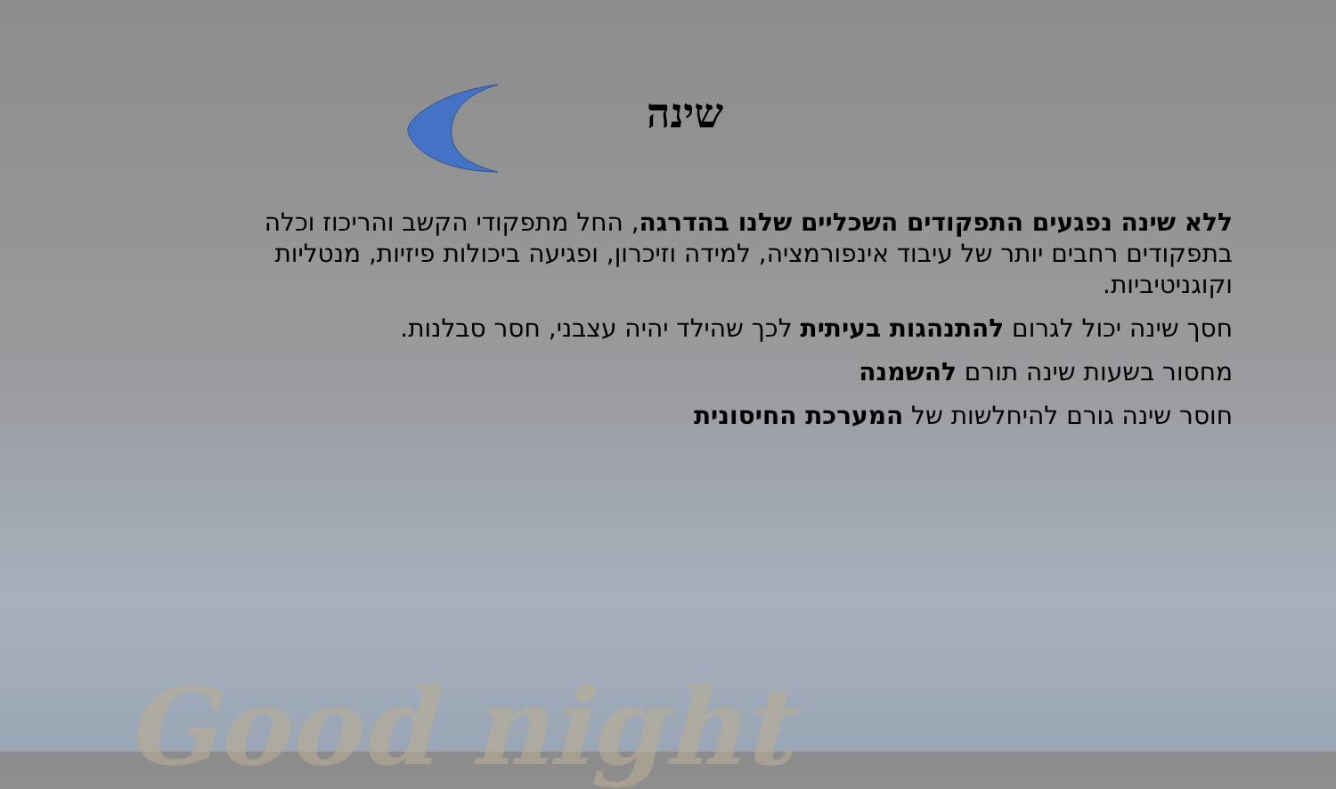שינה
ללא שינה נפגעים התפקודים השכליים שלנו בהדרגה, החל מתפקודי הקשב והריכוז וכלה בתפקודים רחבים יותר של עיבוד אינפורמציה, למידה וזיכרון, ופגיעה ביכולות פיזיות, מנטליות וקוגניטיביות.
חסך שינה יכול לגרום להתנהגות בעיתית לכך שהילד יהיה עצבני, חסר סבלנות.
מחסור בשעות שינה תורם להשמנה
חוסר שינה גורם להיחלשות של המערכת החיסונית
Good night